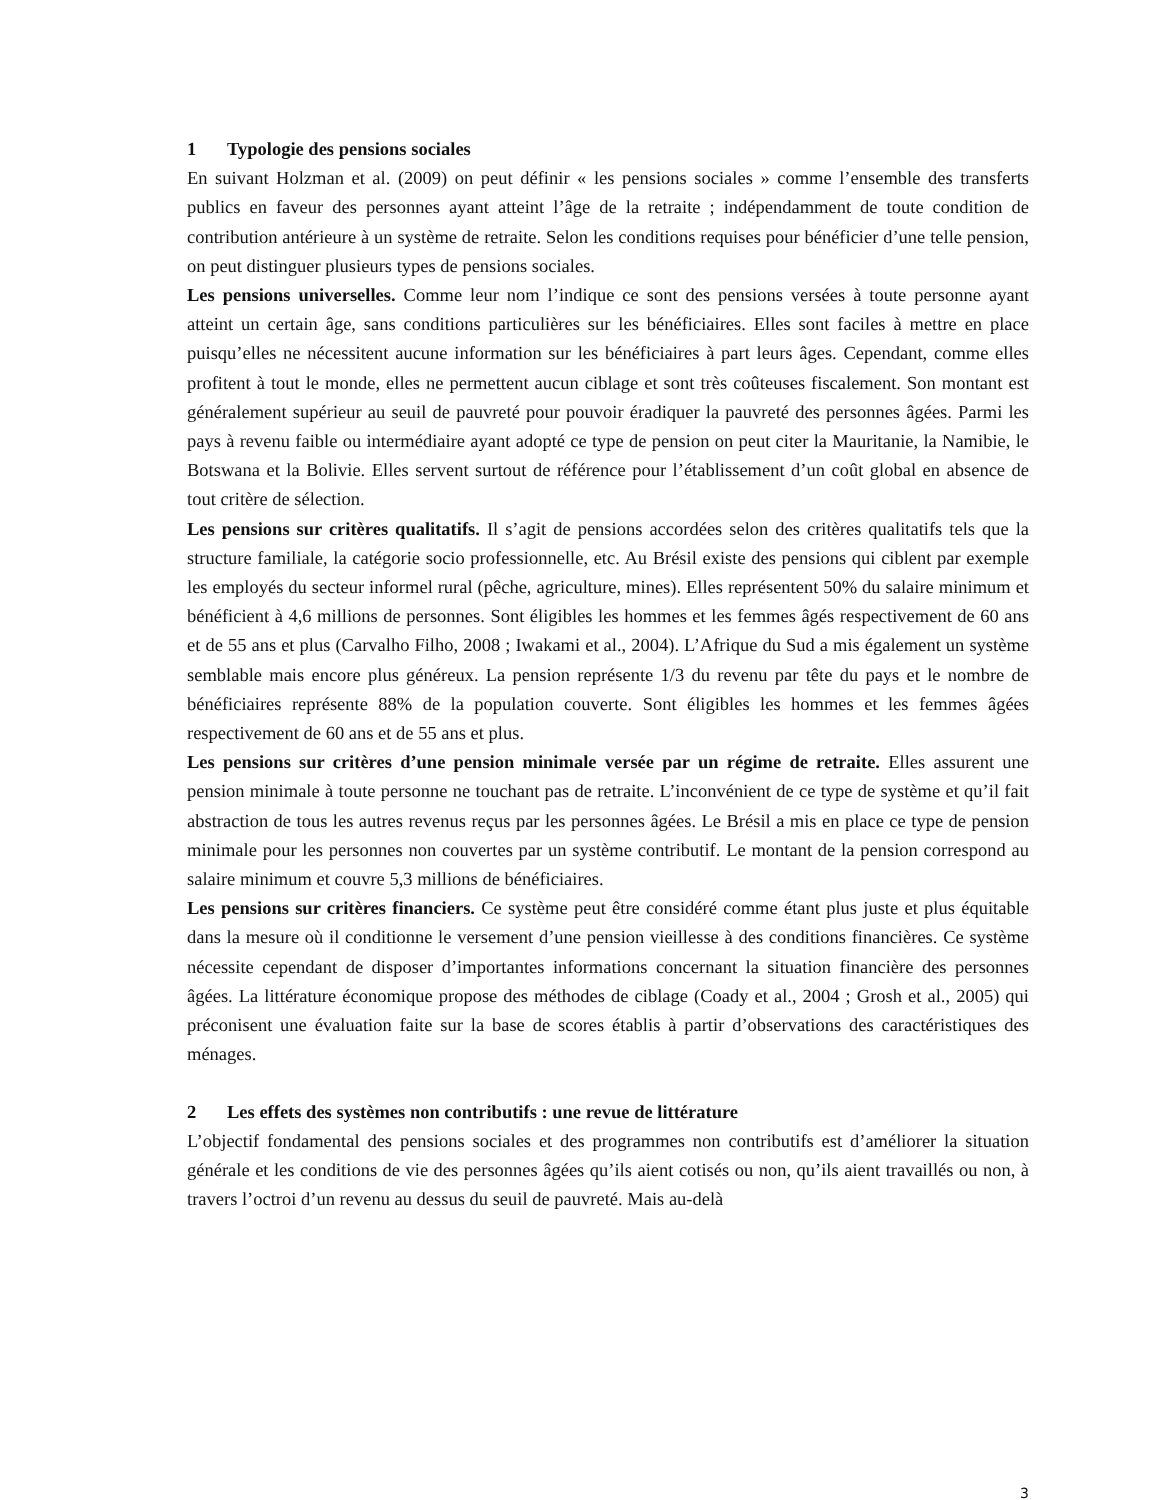1 Typologie des pensions sociales
En suivant Holzman et al. (2009) on peut définir « les pensions sociales » comme l’ensemble des transferts publics en faveur des personnes ayant atteint l’âge de la retraite ; indépendamment de toute condition de contribution antérieure à un système de retraite. Selon les conditions requises pour bénéficier d’une telle pension, on peut distinguer plusieurs types de pensions sociales.
Les pensions universelles. Comme leur nom l’indique ce sont des pensions versées à toute personne ayant atteint un certain âge, sans conditions particulières sur les bénéficiaires. Elles sont faciles à mettre en place puisqu’elles ne nécessitent aucune information sur les bénéficiaires à part leurs âges. Cependant, comme elles profitent à tout le monde, elles ne permettent aucun ciblage et sont très coûteuses fiscalement. Son montant est généralement supérieur au seuil de pauvreté pour pouvoir éradiquer la pauvreté des personnes âgées. Parmi les pays à revenu faible ou intermédiaire ayant adopté ce type de pension on peut citer la Mauritanie, la Namibie, le Botswana et la Bolivie. Elles servent surtout de référence pour l’établissement d’un coût global en absence de tout critère de sélection.
Les pensions sur critères qualitatifs. Il s’agit de pensions accordées selon des critères qualitatifs tels que la structure familiale, la catégorie socio professionnelle, etc. Au Brésil existe des pensions qui ciblent par exemple les employés du secteur informel rural (pêche, agriculture, mines). Elles représentent 50% du salaire minimum et bénéficient à 4,6 millions de personnes. Sont éligibles les hommes et les femmes âgés respectivement de 60 ans et de 55 ans et plus (Carvalho Filho, 2008 ; Iwakami et al., 2004). L’Afrique du Sud a mis également un système semblable mais encore plus généreux. La pension représente 1/3 du revenu par tête du pays et le nombre de bénéficiaires représente 88% de la population couverte. Sont éligibles les hommes et les femmes âgées respectivement de 60 ans et de 55 ans et plus.
Les pensions sur critères d’une pension minimale versée par un régime de retraite. Elles assurent une pension minimale à toute personne ne touchant pas de retraite. L’inconvénient de ce type de système et qu’il fait abstraction de tous les autres revenus reçus par les personnes âgées. Le Brésil a mis en place ce type de pension minimale pour les personnes non couvertes par un système contributif. Le montant de la pension correspond au salaire minimum et couvre 5,3 millions de bénéficiaires.
Les pensions sur critères financiers. Ce système peut être considéré comme étant plus juste et plus équitable dans la mesure où il conditionne le versement d’une pension vieillesse à des conditions financières. Ce système nécessite cependant de disposer d’importantes informations concernant la situation financière des personnes âgées. La littérature économique propose des méthodes de ciblage (Coady et al., 2004 ; Grosh et al., 2005) qui préconisent une évaluation faite sur la base de scores établis à partir d’observations des caractéristiques des ménages.
2 Les effets des systèmes non contributifs : une revue de littérature
L’objectif fondamental des pensions sociales et des programmes non contributifs est d’améliorer la situation générale et les conditions de vie des personnes âgées qu’ils aient cotisés ou non, qu’ils aient travaillés ou non, à travers l’octroi d’un revenu au dessus du seuil de pauvreté. Mais au-delà
3